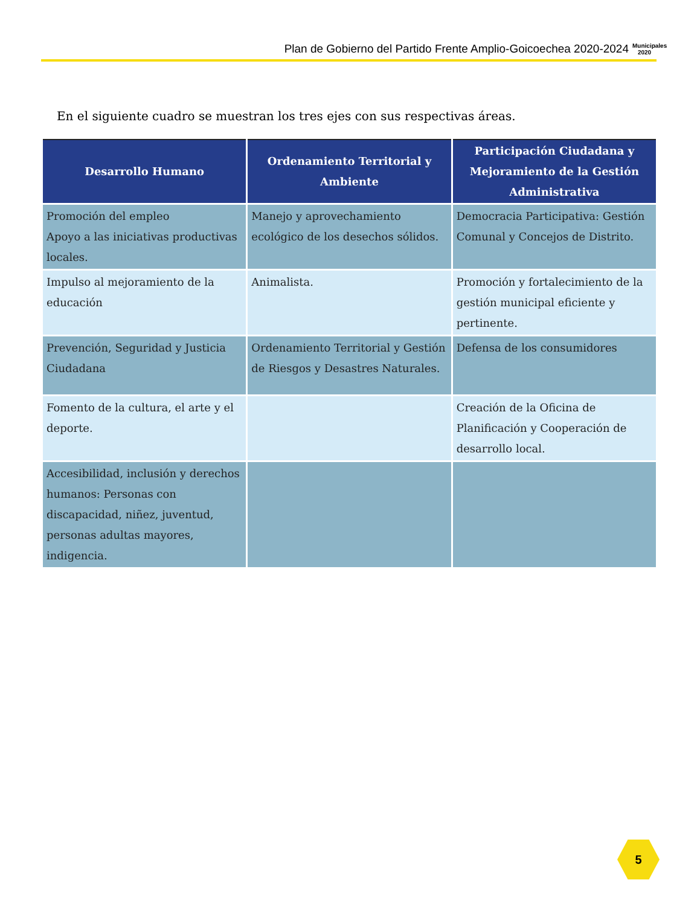Plan de Gobierno del Partido Frente Amplio-Goicoechea 2020-2024
Municipales
2020
En el siguiente cuadro se muestran los tres ejes con sus respectivas áreas.
| Desarrollo Humano | Ordenamiento Territorial y Ambiente | Participación Ciudadana y Mejoramiento de la Gestión Administrativa |
| --- | --- | --- |
| Promoción del empleo Apoyo a las iniciativas productivas locales. | Manejo y aprovechamiento ecológico de los desechos sólidos. | Democracia Participativa: Gestión Comunal y Concejos de Distrito. |
| Impulso al mejoramiento de la educación | Animalista. | Promoción y fortalecimiento de la gestión municipal eficiente y pertinente. |
| Prevención, Seguridad y Justicia Ciudadana | Ordenamiento Territorial y Gestión de Riesgos y Desastres Naturales. | Defensa de los consumidores |
| Fomento de la cultura, el arte y el deporte. | | Creación de la Oficina de Planificación y Cooperación de desarrollo local. |
| Accesibilidad, inclusión y derechos humanos: Personas con discapacidad, niñez, juventud, personas adultas mayores, indigencia. | | |
5